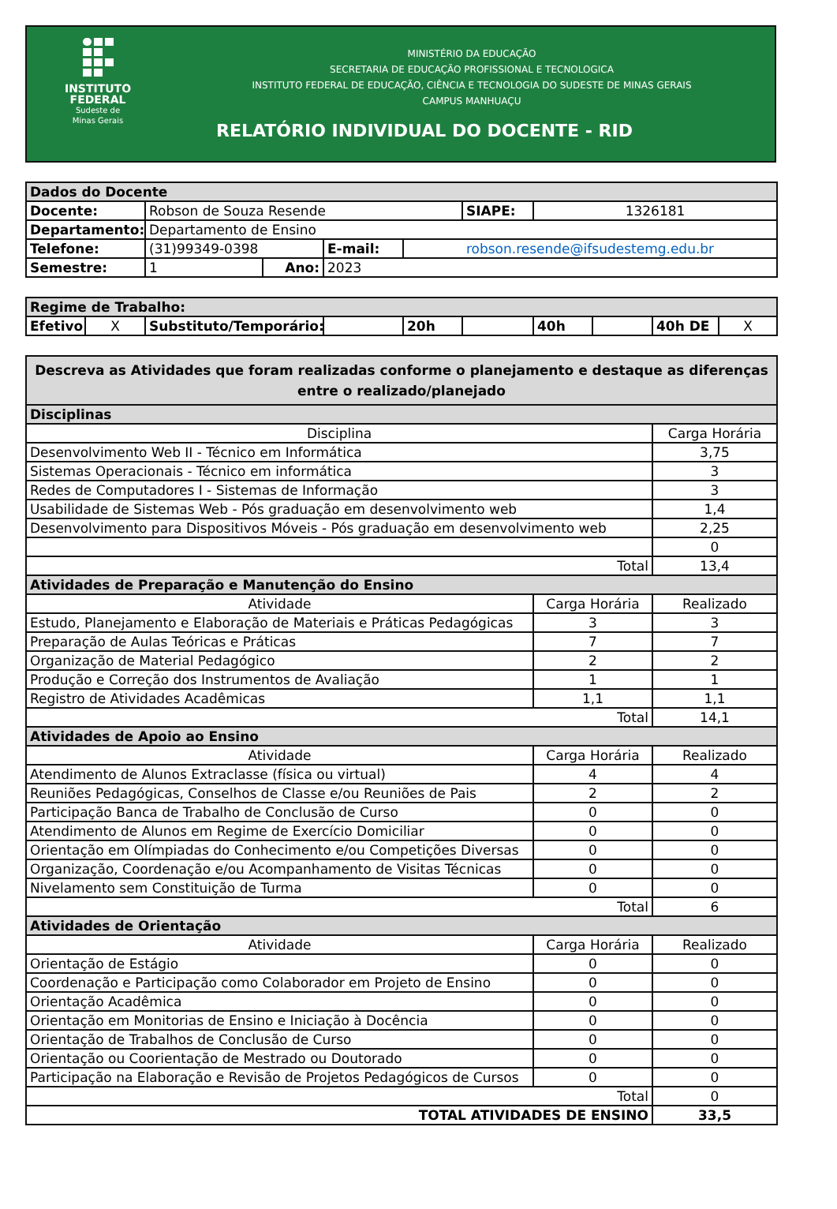INSTITUTO
FEDERAL
Sudeste de
Minas Gerais
MINISTÉRIO DA EDUCAÇÃO
SECRETARIA DE EDUCAÇÃO PROFISSIONAL E TECNOLOGICA
INSTITUTO FEDERAL DE EDUCAÇÃO, CIÊNCIA E TECNOLOGIA DO SUDESTE DE MINAS GERAIS
CAMPUS MANHUAÇU
RELATÓRIO INDIVIDUAL DO DOCENTE - RID
| Dados do Docente | | | | | | |
| Docente: | Robson de Souza Resende | | | | SIAPE: | 1326181 |
| Departamento: | Departamento de Ensino | | | | | |
| Telefone: | (31)99349-0398 | | E-mail: | robson.resende@ifsudestemg.edu.br | | |
| Semestre: | 1 | Ano: | 2023 | | | |
| Regime de Trabalho: | | | | | | | | | |
| Efetivo: | X | Substituto/Temporário: | | 20h | | 40h | | 40h DE | X |
| Descreva as Atividades que foram realizadas conforme o planejamento e destaque as diferenças entre o realizado/planejado | | |
| Disciplinas | | |
| Disciplina | | Carga Horária |
| Desenvolvimento Web II - Técnico em Informática | | 3,75 |
| Sistemas Operacionais - Técnico em informática | | 3 |
| Redes de Computadores I - Sistemas de Informação | | 3 |
| Usabilidade de Sistemas Web - Pós graduação em desenvolvimento web | | 1,4 |
| Desenvolvimento para Dispositivos Móveis - Pós graduação em desenvolvimento web | | 2,25 |
| | | 0 |
| Total | | 13,4 |
| Atividades de Preparação e Manutenção do Ensino | | |
| Atividade | Carga Horária | Realizado |
| Estudo, Planejamento e Elaboração de Materiais e Práticas Pedagógicas | 3 | 3 |
| Preparação de Aulas Teóricas e Práticas | 7 | 7 |
| Organização de Material Pedagógico | 2 | 2 |
| Produção e Correção dos Instrumentos de Avaliação | 1 | 1 |
| Registro de Atividades Acadêmicas | 1,1 | 1,1 |
| Total | | 14,1 |
| Atividades de Apoio ao Ensino | | |
| Atividade | Carga Horária | Realizado |
| Atendimento de Alunos Extraclasse (física ou virtual) | 4 | 4 |
| Reuniões Pedagógicas, Conselhos de Classe e/ou Reuniões de Pais | 2 | 2 |
| Participação Banca de Trabalho de Conclusão de Curso | 0 | 0 |
| Atendimento de Alunos em Regime de Exercício Domiciliar | 0 | 0 |
| Orientação em Olímpiadas do Conhecimento e/ou Competições Diversas | 0 | 0 |
| Organização, Coordenação e/ou Acompanhamento de Visitas Técnicas | 0 | 0 |
| Nivelamento sem Constituição de Turma | 0 | 0 |
| Total | | 6 |
| Atividades de Orientação | | |
| Atividade | Carga Horária | Realizado |
| Orientação de Estágio | 0 | 0 |
| Coordenação e Participação como Colaborador em Projeto de Ensino | 0 | 0 |
| Orientação Acadêmica | 0 | 0 |
| Orientação em Monitorias de Ensino e Iniciação à Docência | 0 | 0 |
| Orientação de Trabalhos de Conclusão de Curso | 0 | 0 |
| Orientação ou Coorientação de Mestrado ou Doutorado | 0 | 0 |
| Participação na Elaboração e Revisão de Projetos Pedagógicos de Cursos | 0 | 0 |
| Total | | 0 |
| TOTAL ATIVIDADES DE ENSINO | | 33,5 |